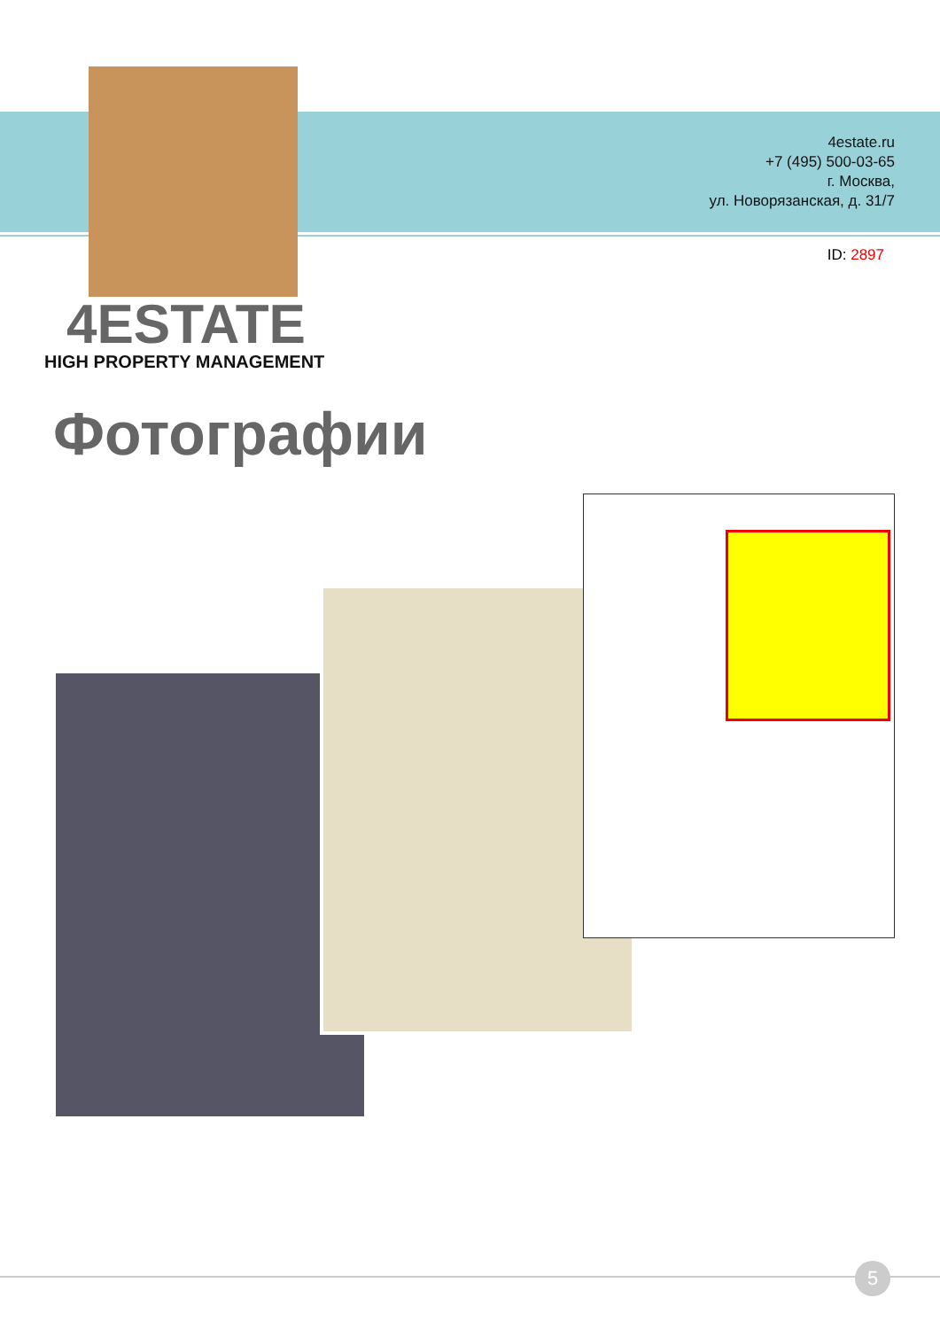4estate.ru
+7 (495) 500-03-65
г. Москва,
ул. Новорязанская, д. 31/7
ID: 2897
4ESTATE
HIGH PROPERTY MANAGEMENT
Фотографии
5